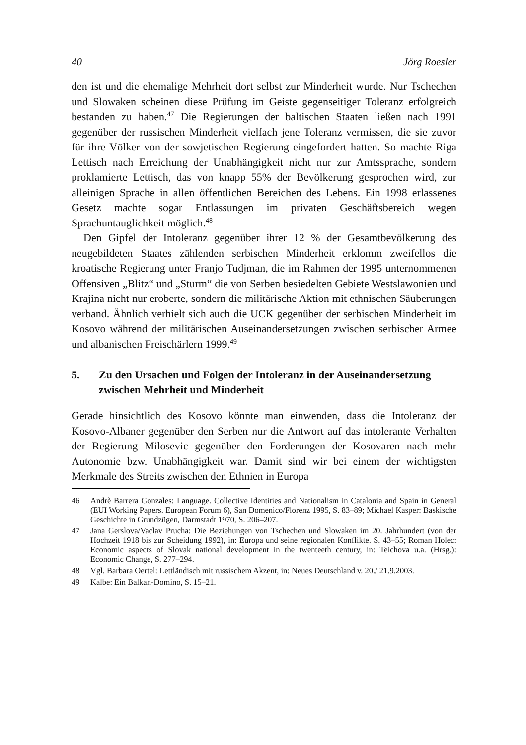40 Jörg Roesler
den ist und die ehemalige Mehrheit dort selbst zur Minderheit wurde. Nur Tschechen und Slowaken scheinen diese Prüfung im Geiste gegenseitiger Toleranz erfolgreich bestanden zu haben.<sup>47</sup> Die Regierungen der baltischen Staaten ließen nach 1991 gegenüber der russischen Minderheit vielfach jene Toleranz vermissen, die sie zuvor für ihre Völker von der sowjetischen Regierung eingefordert hatten. So machte Riga Lettisch nach Erreichung der Unabhängigkeit nicht nur zur Amtssprache, sondern proklamierte Lettisch, das von knapp 55% der Bevölkerung gesprochen wird, zur alleinigen Sprache in allen öffentlichen Bereichen des Lebens. Ein 1998 erlassenes Gesetz machte sogar Entlassungen im privaten Geschäftsbereich wegen Sprachuntauglichkeit möglich.<sup>48</sup>
Den Gipfel der Intoleranz gegenüber ihrer 12 % der Gesamtbevölkerung des neugebildeten Staates zählenden serbischen Minderheit erklomm zweifellos die kroatische Regierung unter Franjo Tudjman, die im Rahmen der 1995 unternommenen Offensiven „Blitz“ und „Sturm“ die von Serben besiedelten Gebiete Westslawonien und Krajina nicht nur eroberte, sondern die militärische Aktion mit ethnischen Säuberungen verband. Ähnlich verhielt sich auch die UCK gegenüber der serbischen Minderheit im Kosovo während der militärischen Auseinandersetzungen zwischen serbischer Armee und albanischen Freischärlern 1999.<sup>49</sup>
5. Zu den Ursachen und Folgen der Intoleranz in der Auseinandersetzung zwischen Mehrheit und Minderheit
Gerade hinsichtlich des Kosovo könnte man einwenden, dass die Intoleranz der Kosovo-Albaner gegenüber den Serben nur die Antwort auf das intolerante Verhalten der Regierung Milosevic gegenüber den Forderungen der Kosovaren nach mehr Autonomie bzw. Unabhängigkeit war. Damit sind wir bei einem der wichtigsten Merkmale des Streits zwischen den Ethnien in Europa
46 Andrè Barrera Gonzales: Language. Collective Identities and Nationalism in Catalonia and Spain in General (EUI Working Papers. European Forum 6), San Domenico/Florenz 1995, S. 83–89; Michael Kasper: Baskische Geschichte in Grundzügen, Darmstadt 1970, S. 206–207.
47 Jana Gerslova/Vaclav Prucha: Die Beziehungen von Tschechen und Slowaken im 20. Jahrhundert (von der Hochzeit 1918 bis zur Scheidung 1992), in: Europa und seine regionalen Konflikte. S. 43–55; Roman Holec: Economic aspects of Slovak national development in the twenteeth century, in: Teichova u.a. (Hrsg.): Economic Change, S. 277–294.
48 Vgl. Barbara Oertel: Lettländisch mit russischem Akzent, in: Neues Deutschland v. 20./ 21.9.2003.
49 Kalbe: Ein Balkan-Domino, S. 15–21.